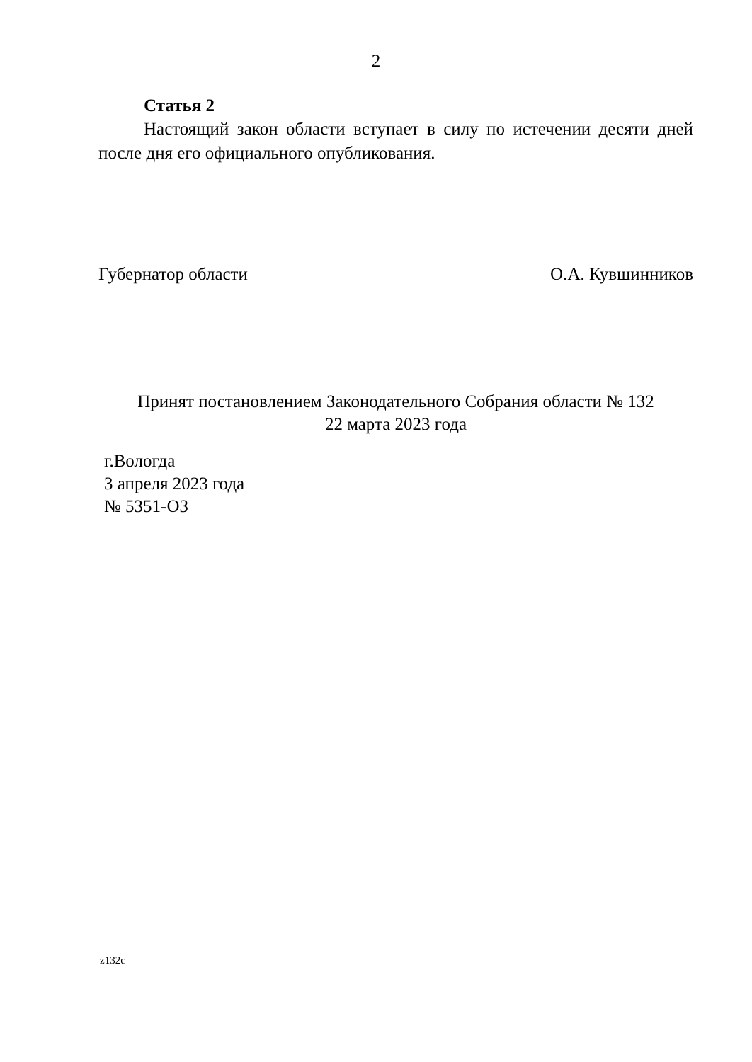2
Статья 2
Настоящий закон области вступает в силу по истечении десяти дней после дня его официального опубликования.
Губернатор области О.А. Кувшинников
Принят постановлением Законодательного Собрания области № 132
22 марта 2023 года
г.Вологда
3 апреля 2023 года
№ 5351-ОЗ
z132c